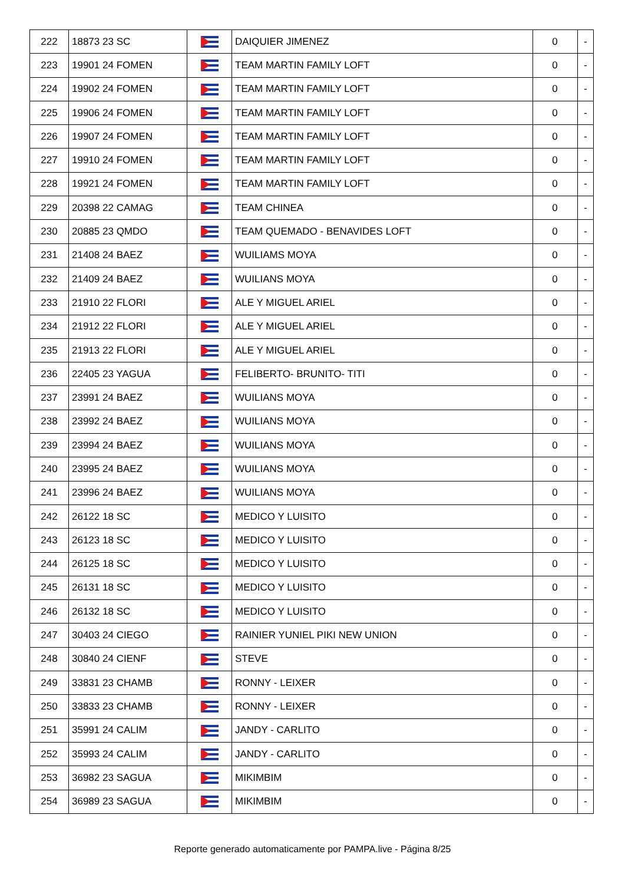| 222 | 18873 23 SC | | DAIQUIER JIMENEZ | 0 | - |
| 223 | 19901 24 FOMEN | | TEAM MARTIN FAMILY LOFT | 0 | - |
| 224 | 19902 24 FOMEN | | TEAM MARTIN FAMILY LOFT | 0 | - |
| 225 | 19906 24 FOMEN | | TEAM MARTIN FAMILY LOFT | 0 | - |
| 226 | 19907 24 FOMEN | | TEAM MARTIN FAMILY LOFT | 0 | - |
| 227 | 19910 24 FOMEN | | TEAM MARTIN FAMILY LOFT | 0 | - |
| 228 | 19921 24 FOMEN | | TEAM MARTIN FAMILY LOFT | 0 | - |
| 229 | 20398 22 CAMAG | | TEAM CHINEA | 0 | - |
| 230 | 20885 23 QMDO | | TEAM QUEMADO - BENAVIDES LOFT | 0 | - |
| 231 | 21408 24 BAEZ | | WUILIAMS MOYA | 0 | - |
| 232 | 21409 24 BAEZ | | WUILIANS MOYA | 0 | - |
| 233 | 21910 22 FLORI | | ALE Y MIGUEL ARIEL | 0 | - |
| 234 | 21912 22 FLORI | | ALE Y MIGUEL ARIEL | 0 | - |
| 235 | 21913 22 FLORI | | ALE Y MIGUEL ARIEL | 0 | - |
| 236 | 22405 23 YAGUA | | FELIBERTO- BRUNITO- TITI | 0 | - |
| 237 | 23991 24 BAEZ | | WUILIANS MOYA | 0 | - |
| 238 | 23992 24 BAEZ | | WUILIANS MOYA | 0 | - |
| 239 | 23994 24 BAEZ | | WUILIANS MOYA | 0 | - |
| 240 | 23995 24 BAEZ | | WUILIANS MOYA | 0 | - |
| 241 | 23996 24 BAEZ | | WUILIANS MOYA | 0 | - |
| 242 | 26122 18 SC | | MEDICO Y LUISITO | 0 | - |
| 243 | 26123 18 SC | | MEDICO Y LUISITO | 0 | - |
| 244 | 26125 18 SC | | MEDICO Y LUISITO | 0 | - |
| 245 | 26131 18 SC | | MEDICO Y LUISITO | 0 | - |
| 246 | 26132 18 SC | | MEDICO Y LUISITO | 0 | - |
| 247 | 30403 24 CIEGO | | RAINIER YUNIEL PIKI NEW UNION | 0 | - |
| 248 | 30840 24 CIENF | | STEVE | 0 | - |
| 249 | 33831 23 CHAMB | | RONNY - LEIXER | 0 | - |
| 250 | 33833 23 CHAMB | | RONNY - LEIXER | 0 | - |
| 251 | 35991 24 CALIM | | JANDY - CARLITO | 0 | - |
| 252 | 35993 24 CALIM | | JANDY - CARLITO | 0 | - |
| 253 | 36982 23 SAGUA | | MIKIMBIM | 0 | - |
| 254 | 36989 23 SAGUA | | MIKIMBIM | 0 | - |
Reporte generado automaticamente por PAMPA.live - Página 8/25